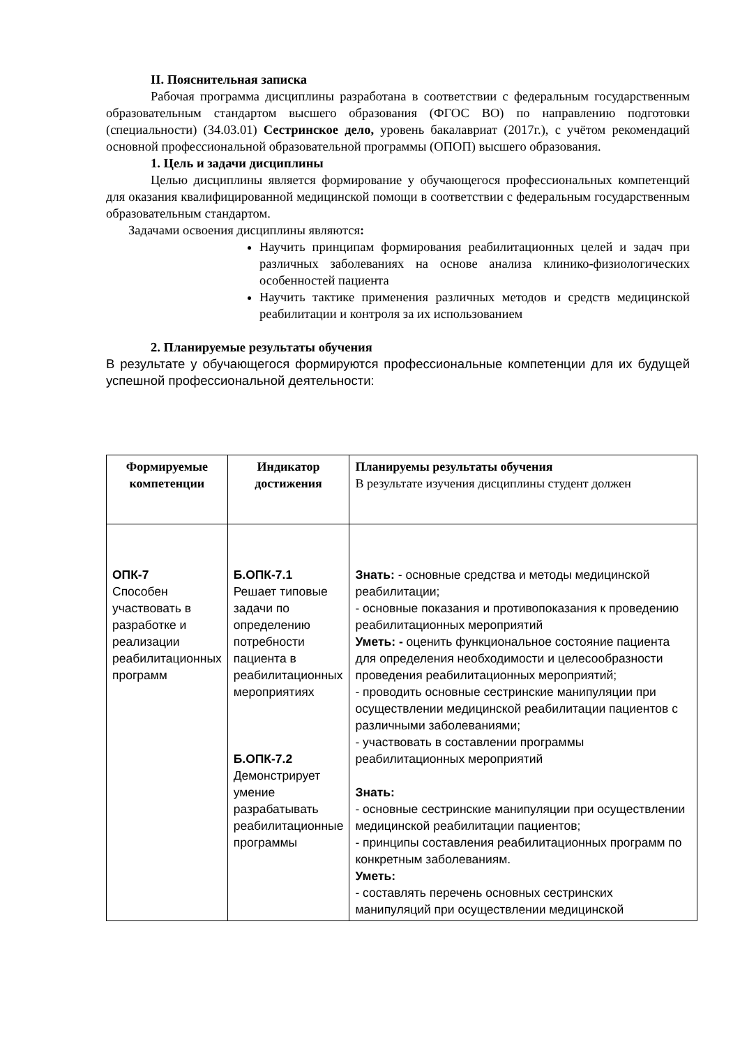II. Пояснительная записка
Рабочая программа дисциплины разработана в соответствии с федеральным государственным образовательным стандартом высшего образования (ФГОС ВО) по направлению подготовки (специальности) (34.03.01) Сестринское дело, уровень бакалавриат (2017г.), с учётом рекомендаций основной профессиональной образовательной программы (ОПОП) высшего образования.
1. Цель и задачи дисциплины
Целью дисциплины является формирование у обучающегося профессиональных компетенций для оказания квалифицированной медицинской помощи в соответствии с федеральным государственным образовательным стандартом.
Задачами освоения дисциплины являются:
Научить принципам формирования реабилитационных целей и задач при различных заболеваниях на основе анализа клинико-физиологических особенностей пациента
Научить тактике применения различных методов и средств медицинской реабилитации и контроля за их использованием
2. Планируемые результаты обучения
В результате у обучающегося формируются профессиональные компетенции для их будущей успешной профессиональной деятельности:
| Формируемые компетенции | Индикатор достижения | Планируемы результаты обучения В результате изучения дисциплины студент должен |
| --- | --- | --- |
| ОПК-7 Способен участвовать в разработке и реализации реабилитационных программ | Б.ОПК-7.1 Решает типовые задачи по определению потребности пациента в реабилитационных мероприятиях Б.ОПК-7.2 Демонстрирует умение разрабатывать реабилитационные программы | Знать: - основные средства и методы медицинской реабилитации; - основные показания и противопоказания к проведению реабилитационных мероприятий Уметь: - оценить функциональное состояние пациента для определения необходимости и целесообразности проведения реабилитационных мероприятий; - проводить основные сестринские манипуляции при осуществлении медицинской реабилитации пациентов с различными заболеваниями; - участвовать в составлении программы реабилитационных мероприятий Знать: - основные сестринские манипуляции при осуществлении медицинской реабилитации пациентов; - принципы составления реабилитационных программ по конкретным заболеваниям. Уметь: - составлять перечень основных сестринских манипуляций при осуществлении медицинской |